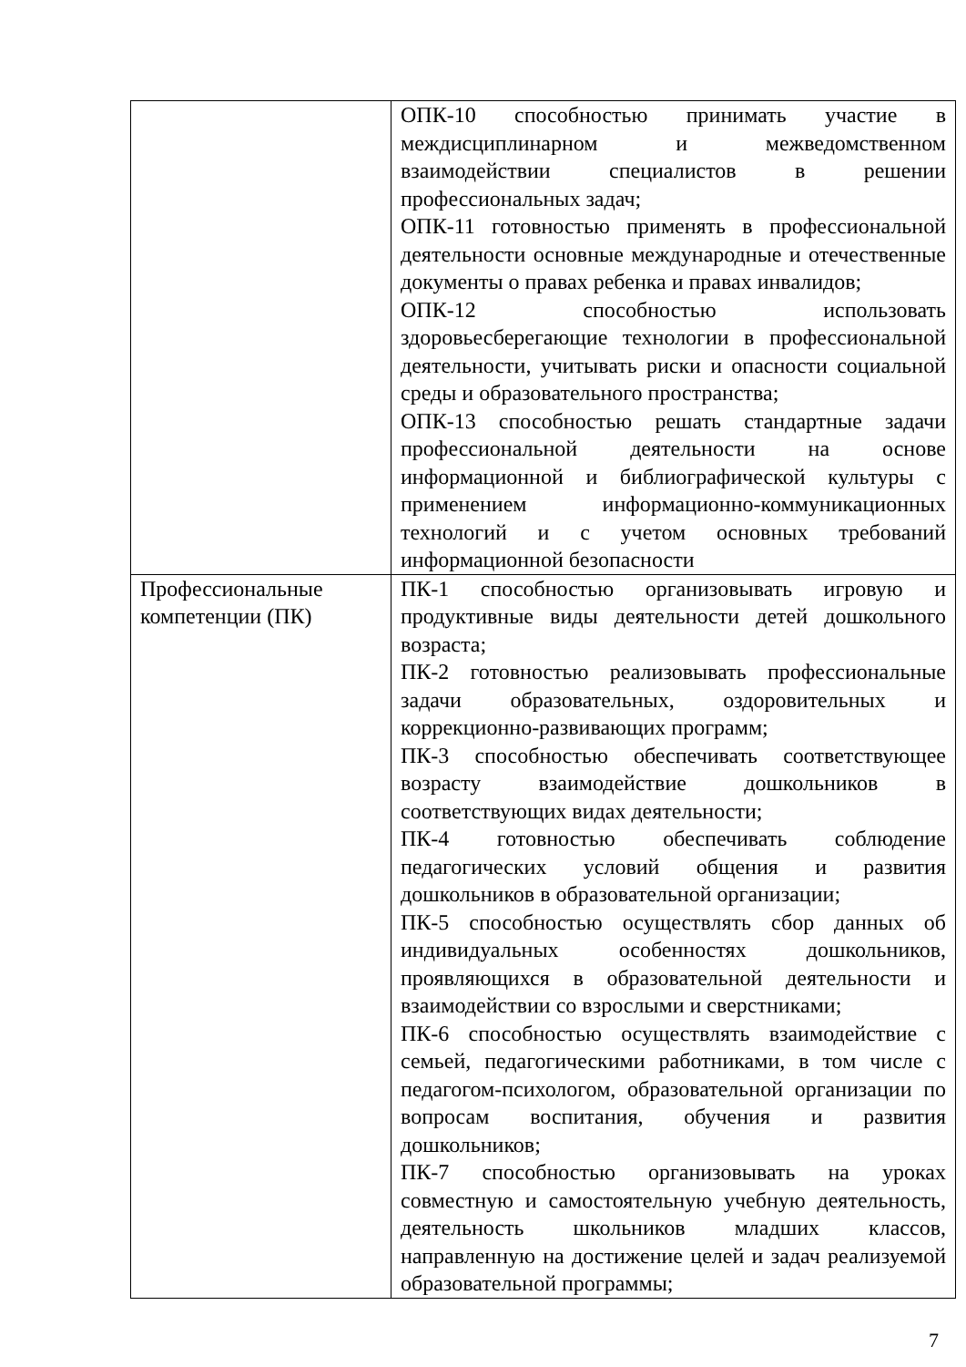| | ОПК-10 способностью принимать участие в междисциплинарном и межведомственном взаимодействии специалистов в решении профессиональных задач; ОПК-11 готовностью применять в профессиональной деятельности основные международные и отечественные документы о правах ребенка и правах инвалидов; ОПК-12 способностью использовать здоровьесберегающие технологии в профессиональной деятельности, учитывать риски и опасности социальной среды и образовательного пространства; ОПК-13 способностью решать стандартные задачи профессиональной деятельности на основе информационной и библиографической культуры с применением информационно-коммуникационных технологий и с учетом основных требований информационной безопасности |
| Профессиональные компетенции (ПК) | ПК-1 способностью организовывать игровую и продуктивные виды деятельности детей дошкольного возраста; ПК-2 готовностью реализовывать профессиональные задачи образовательных, оздоровительных и коррекционно-развивающих программ; ПК-3 способностью обеспечивать соответствующее возрасту взаимодействие дошкольников в соответствующих видах деятельности; ПК-4 готовностью обеспечивать соблюдение педагогических условий общения и развития дошкольников в образовательной организации; ПК-5 способностью осуществлять сбор данных об индивидуальных особенностях дошкольников, проявляющихся в образовательной деятельности и взаимодействии со взрослыми и сверстниками; ПК-6 способностью осуществлять взаимодействие с семьей, педагогическими работниками, в том числе с педагогом-психологом, образовательной организации по вопросам воспитания, обучения и развития дошкольников; ПК-7 способностью организовывать на уроках совместную и самостоятельную учебную деятельность, деятельность школьников младших классов, направленную на достижение целей и задач реализуемой образовательной программы; |
7